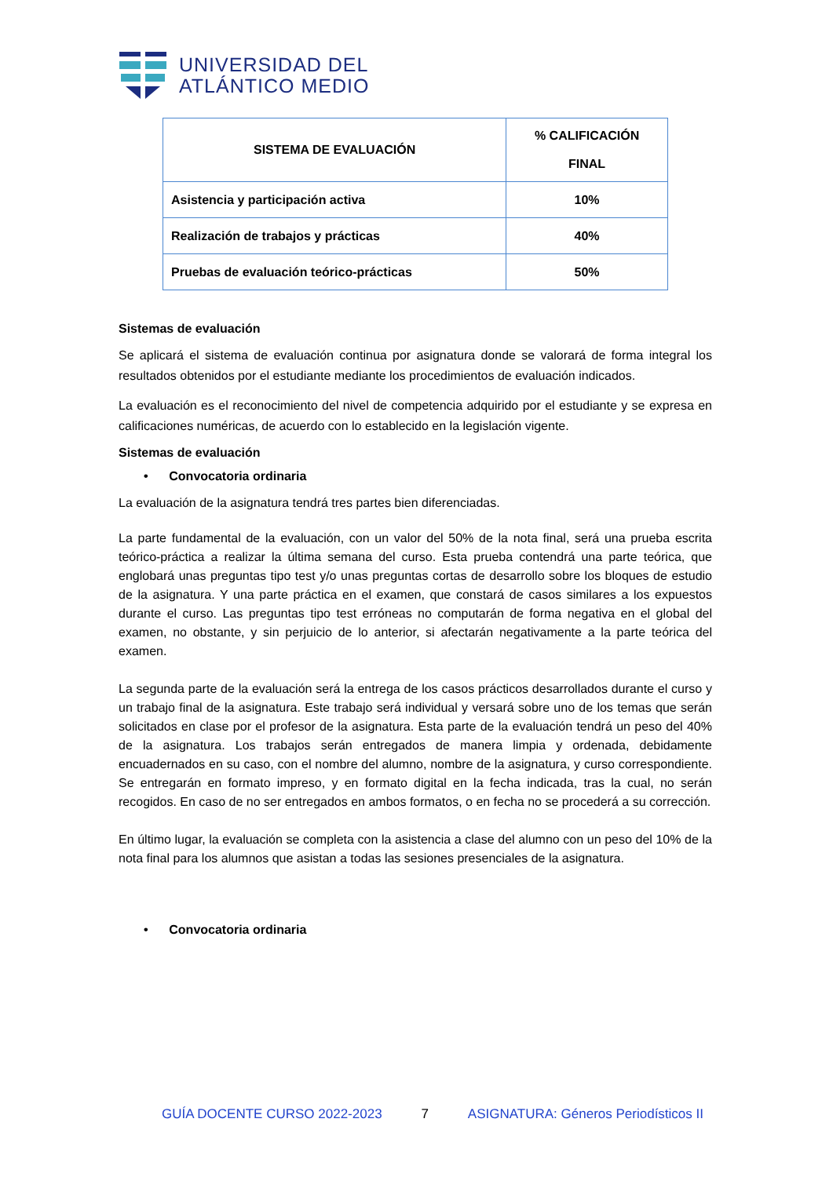UNIVERSIDAD DEL
ATLÁNTICO MEDIO
| SISTEMA DE EVALUACIÓN | % CALIFICACIÓN FINAL |
| --- | --- |
| Asistencia y participación activa | 10% |
| Realización de trabajos y prácticas | 40% |
| Pruebas de evaluación teórico-prácticas | 50% |
Sistemas de evaluación
Se aplicará el sistema de evaluación continua por asignatura donde se valorará de forma integral los resultados obtenidos por el estudiante mediante los procedimientos de evaluación indicados.
La evaluación es el reconocimiento del nivel de competencia adquirido por el estudiante y se expresa en calificaciones numéricas, de acuerdo con lo establecido en la legislación vigente.
Sistemas de evaluación
• Convocatoria ordinaria
La evaluación de la asignatura tendrá tres partes bien diferenciadas.
La parte fundamental de la evaluación, con un valor del 50% de la nota final, será una prueba escrita teórico-práctica a realizar la última semana del curso. Esta prueba contendrá una parte teórica, que englobará unas preguntas tipo test y/o unas preguntas cortas de desarrollo sobre los bloques de estudio de la asignatura. Y una parte práctica en el examen, que constará de casos similares a los expuestos durante el curso. Las preguntas tipo test erróneas no computarán de forma negativa en el global del examen, no obstante, y sin perjuicio de lo anterior, si afectarán negativamente a la parte teórica del examen.
La segunda parte de la evaluación será la entrega de los casos prácticos desarrollados durante el curso y un trabajo final de la asignatura. Este trabajo será individual y versará sobre uno de los temas que serán solicitados en clase por el profesor de la asignatura. Esta parte de la evaluación tendrá un peso del 40% de la asignatura. Los trabajos serán entregados de manera limpia y ordenada, debidamente encuadernados en su caso, con el nombre del alumno, nombre de la asignatura, y curso correspondiente. Se entregarán en formato impreso, y en formato digital en la fecha indicada, tras la cual, no serán recogidos. En caso de no ser entregados en ambos formatos, o en fecha no se procederá a su corrección.
En último lugar, la evaluación se completa con la asistencia a clase del alumno con un peso del 10% de la nota final para los alumnos que asistan a todas las sesiones presenciales de la asignatura.
• Convocatoria ordinaria
GUÍA DOCENTE CURSO 2022-2023 7 ASIGNATURA: Géneros Periodísticos II